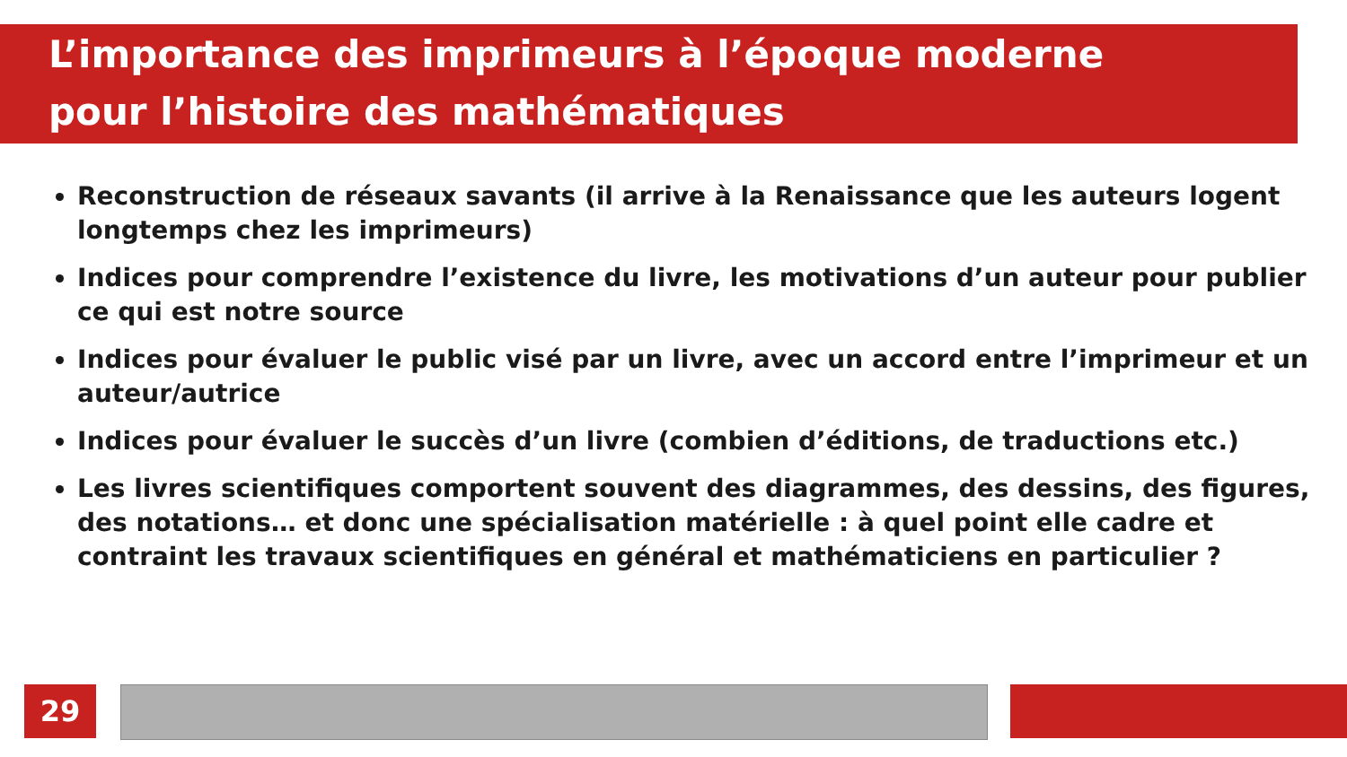L’importance des imprimeurs à l’époque moderne
pour l’histoire des mathématiques
Reconstruction de réseaux savants (il arrive à la Renaissance que les auteurs logent longtemps chez les imprimeurs)
Indices pour comprendre l’existence du livre, les motivations d’un auteur pour publier ce qui est notre source
Indices pour évaluer le public visé par un livre, avec un accord entre l’imprimeur et un auteur/autrice
Indices pour évaluer le succès d’un livre (combien d’éditions, de traductions etc.)
Les livres scientifiques comportent souvent des diagrammes, des dessins, des figures, des notations… et donc une spécialisation matérielle : à quel point elle cadre et contraint les travaux scientifiques en général et mathématiciens en particulier ?
29